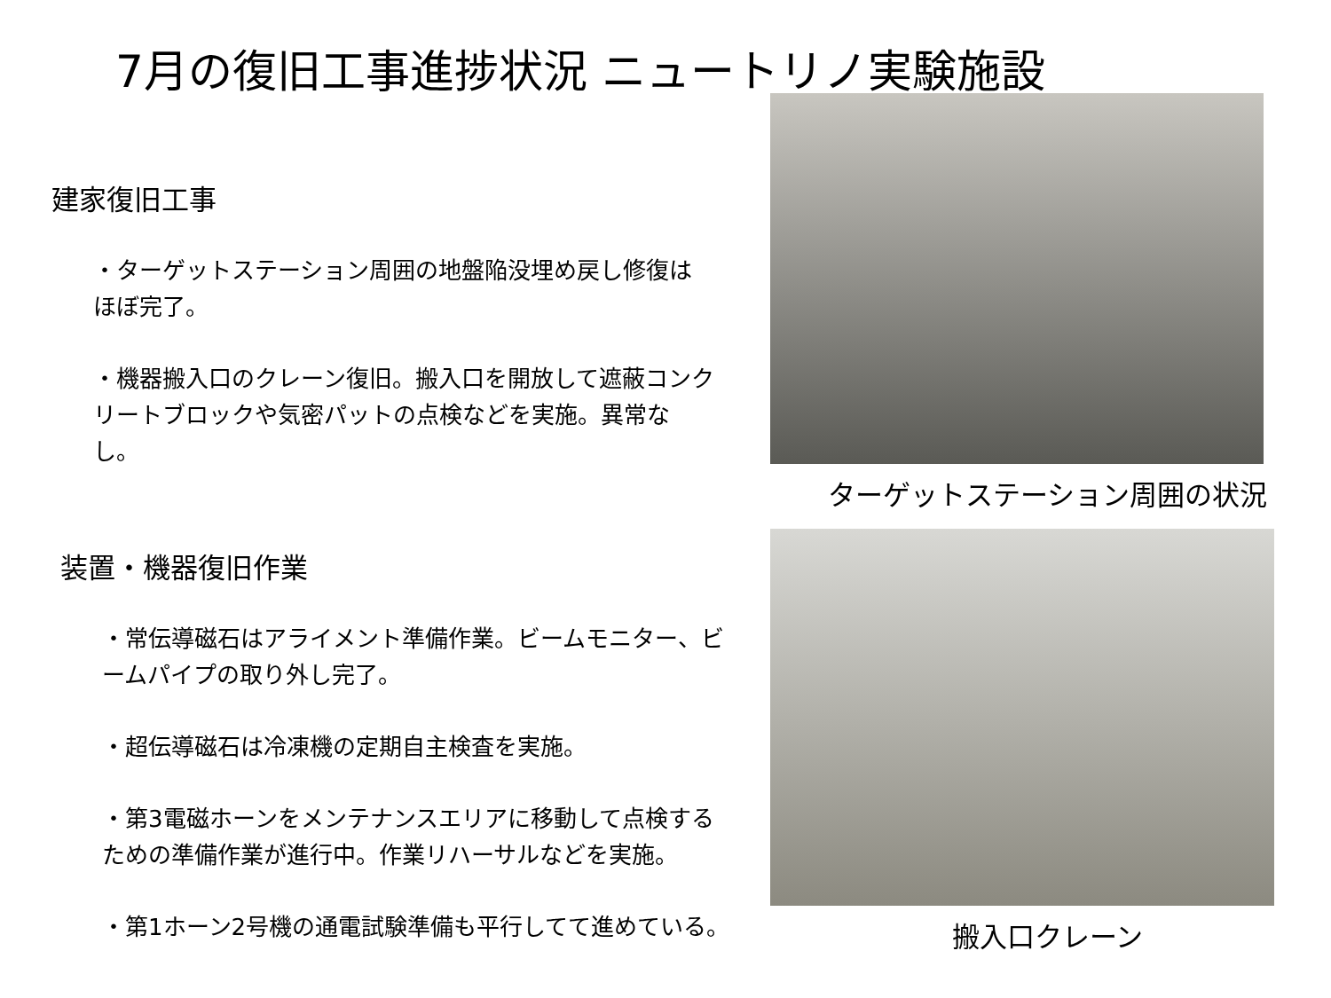7月の復旧工事進捗状況 ニュートリノ実験施設
建家復旧工事
・ターゲットステーション周囲の地盤陥没埋め戻し修復はほぼ完了。
・機器搬入口のクレーン復旧。搬入口を開放して遮蔽コンクリートブロックや気密パットの点検などを実施。異常なし。
装置・機器復旧作業
・常伝導磁石はアライメント準備作業。ビームモニター、ビームパイプの取り外し完了。
・超伝導磁石は冷凍機の定期自主検査を実施。
・第3電磁ホーンをメンテナンスエリアに移動して点検するための準備作業が進行中。作業リハーサルなどを実施。
・第1ホーン2号機の通電試験準備も平行してて進めている。
ターゲットステーション周囲の状況
搬入口クレーン